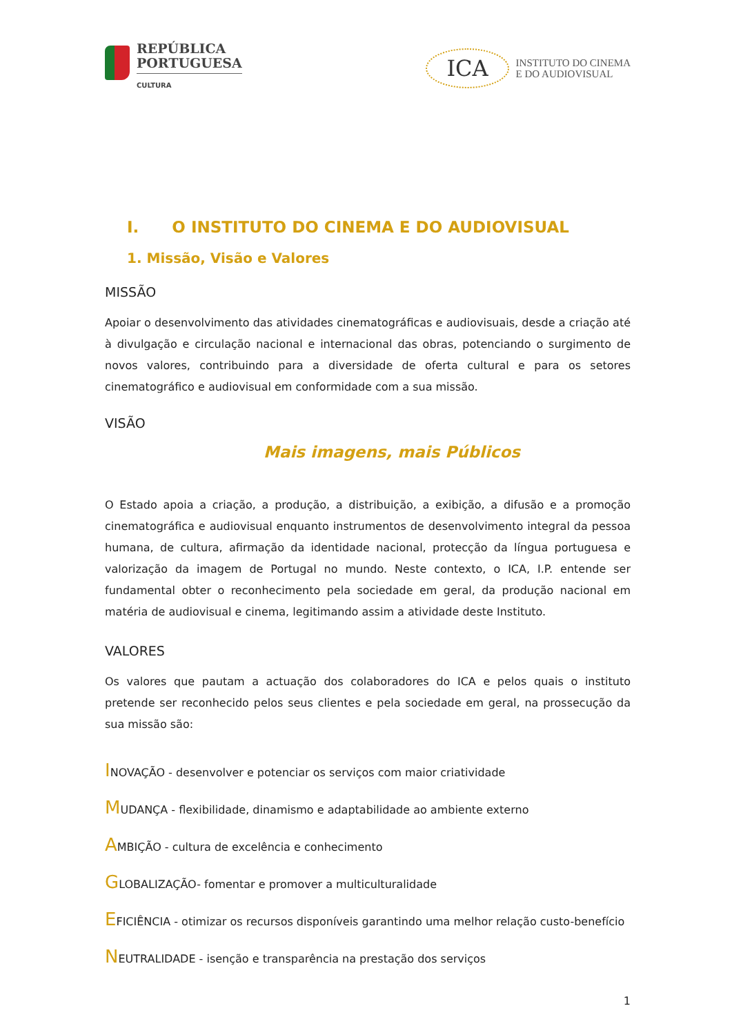REPÚBLICA
PORTUGUESA
CULTURA
ICA
INSTITUTO DO CINEMA
E DO AUDIOVISUAL
I. O INSTITUTO DO CINEMA E DO AUDIOVISUAL
1. Missão, Visão e Valores
MISSÃO
Apoiar o desenvolvimento das atividades cinematográficas e audiovisuais, desde a criação até à divulgação e circulação nacional e internacional das obras, potenciando o surgimento de novos valores, contribuindo para a diversidade de oferta cultural e para os setores cinematográfico e audiovisual em conformidade com a sua missão.
VISÃO
Mais imagens, mais Públicos
O Estado apoia a criação, a produção, a distribuição, a exibição, a difusão e a promoção cinematográfica e audiovisual enquanto instrumentos de desenvolvimento integral da pessoa humana, de cultura, afirmação da identidade nacional, protecção da língua portuguesa e valorização da imagem de Portugal no mundo. Neste contexto, o ICA, I.P. entende ser fundamental obter o reconhecimento pela sociedade em geral, da produção nacional em matéria de audiovisual e cinema, legitimando assim a atividade deste Instituto.
VALORES
Os valores que pautam a actuação dos colaboradores do ICA e pelos quais o instituto pretende ser reconhecido pelos seus clientes e pela sociedade em geral, na prossecução da sua missão são:
INOVAÇÃO - desenvolver e potenciar os serviços com maior criatividade
MUDANÇA - flexibilidade, dinamismo e adaptabilidade ao ambiente externo
AMBIÇÃO - cultura de excelência e conhecimento
GLOBALIZAÇÃO- fomentar e promover a multiculturalidade
EFICIÊNCIA - otimizar os recursos disponíveis garantindo uma melhor relação custo-benefício
NEUTRALIDADE - isenção e transparência na prestação dos serviços
1